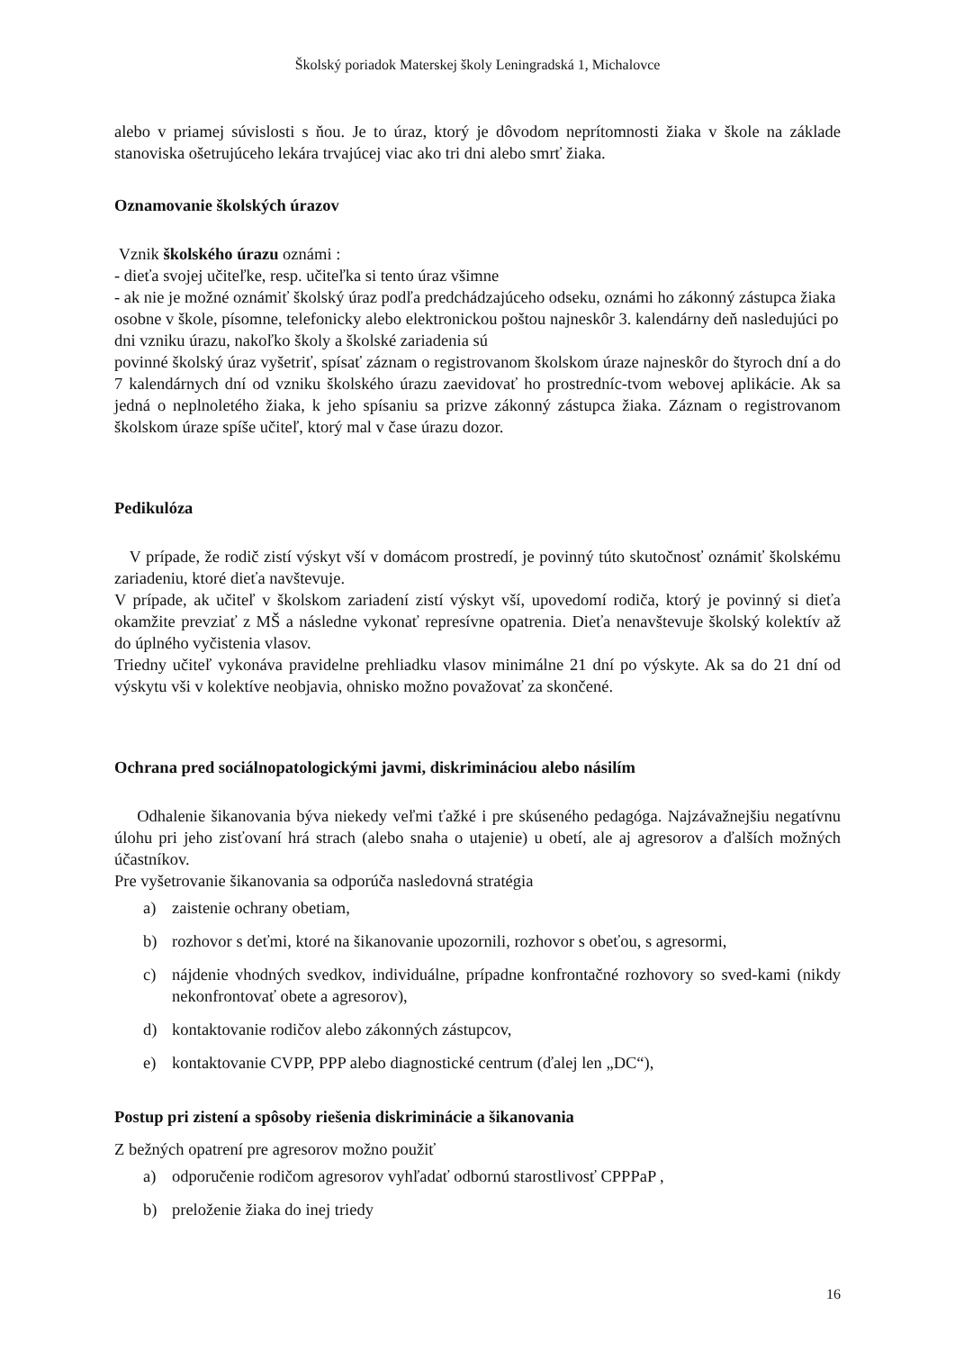Školský poriadok Materskej školy Leningradská 1, Michalovce
alebo v priamej súvislosti s ňou. Je to úraz, ktorý je dôvodom neprítomnosti žiaka v škole na základe stanoviska ošetrujúceho lekára trvajúcej viac ako tri dni alebo smrť žiaka.
Oznamovanie školských úrazov
Vznik školského úrazu oznámi :
- dieťa svojej učiteľke, resp. učiteľka si tento úraz všimne
- ak nie je možné oznámiť školský úraz podľa predchádzajúceho odseku, oznámi ho zákonný zástupca žiaka osobne v škole, písomne, telefonicky alebo elektronickou poštou najneskôr 3. kalendárny deň nasledujúci po dni vzniku úrazu, nakoľko školy a školské zariadenia sú
povinné školský úraz vyšetriť, spísať záznam o registrovanom školskom úraze najneskôr do štyroch dní a do 7 kalendárnych dní od vzniku školského úrazu zaevidovať ho prostredníc-tvom webovej aplikácie. Ak sa jedná o neplnoletého žiaka, k jeho spísaniu sa prizve zákonný zástupca žiaka. Záznam o registrovanom školskom úraze spíše učiteľ, ktorý mal v čase úrazu dozor.
Pedikulóza
V prípade, že rodič zistí výskyt vší v domácom prostredí, je povinný túto skutočnosť oznámiť školskému zariadeniu, ktoré dieťa navštevuje.
V prípade, ak učiteľ v školskom zariadení zistí výskyt vší, upovedomí rodiča, ktorý je povinný si dieťa okamžite prevziať z MŠ a následne vykonať represívne opatrenia. Dieťa nenavštevuje školský kolektív až do úplného vyčistenia vlasov.
Triedny učiteľ vykonáva pravidelne prehliadku vlasov minimálne 21 dní po výskyte. Ak sa do 21 dní od výskytu vši v kolektíve neobjavia, ohnisko možno považovať za skončené.
Ochrana pred sociálnopatologickými javmi, diskrimináciou alebo násilím
Odhalenie šikanovania býva niekedy veľmi ťažké i pre skúseného pedagóga. Najzávažnejšiu negatívnu úlohu pri jeho zisťovaní hrá strach (alebo snaha o utajenie) u obetí, ale aj agresorov a ďalších možných účastníkov.
Pre vyšetrovanie šikanovania sa odporúča nasledovná stratégia
a) zaistenie ochrany obetiam,
b) rozhovor s deťmi, ktoré na šikanovanie upozornili, rozhovor s obeťou, s agresormi,
c) nájdenie vhodných svedkov, individuálne, prípadne konfrontačné rozhovory so sved-kami (nikdy nekonfrontovať obete a agresorov),
d) kontaktovanie rodičov alebo zákonných zástupcov,
e) kontaktovanie CVPP, PPP alebo diagnostické centrum (ďalej len „DC“),
Postup pri zistení a spôsoby riešenia diskriminácie a šikanovania
Z bežných opatrení pre agresorov možno použiť
a) odporučenie rodičom agresorov vyhľadať odbornú starostlivosť CPPPaP ,
b) preloženie žiaka do inej triedy
16